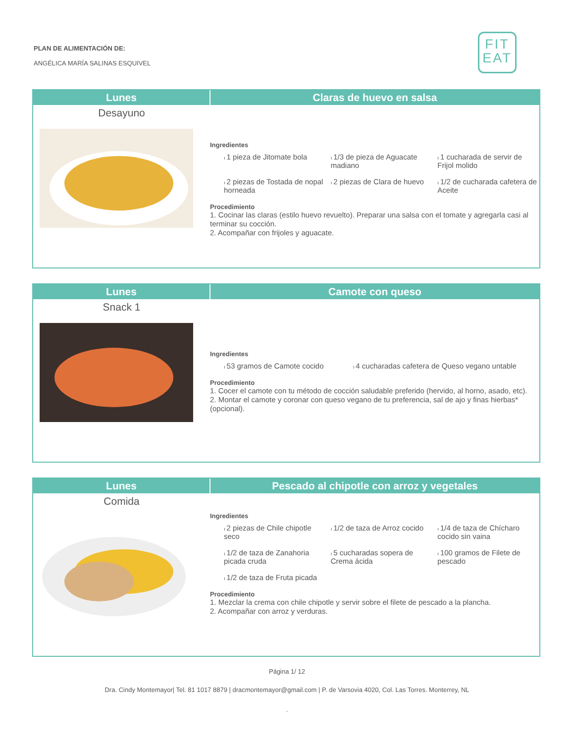PLAN DE ALIMENTACIÓN DE:
ANGÉLICA MARÍA SALINAS ESQUIVEL
FIT
EAT
| Lunes | Claras de huevo en salsa |
| --- | --- |
| Desayuno | Ingredientes 1 pieza de Jitomate bola 1/3 de pieza de Aguacate madiano 1 cucharada de servir de Frijol molido 2 piezas de Tostada de nopal horneada 2 piezas de Clara de huevo 1/2 de cucharada cafetera de Aceite Procedimiento 1. Cocinar las claras (estilo huevo revuelto). Preparar una salsa con el tomate y agregarla casi al terminar su cocción. 2. Acompañar con frijoles y aguacate. |
| Lunes | Camote con queso |
| --- | --- |
| Snack 1 | Ingredientes 53 gramos de Camote cocido 4 cucharadas cafetera de Queso vegano untable Procedimiento 1. Cocer el camote con tu método de cocción saludable preferido (hervido, al horno, asado, etc). 2. Montar el camote y coronar con queso vegano de tu preferencia, sal de ajo y finas hierbas* (opcional). |
| Lunes | Pescado al chipotle con arroz y vegetales |
| --- | --- |
| Comida | Ingredientes 2 piezas de Chile chipotle seco 1/2 de taza de Arroz cocido 1/4 de taza de Chícharo cocido sin vaina 1/2 de taza de Zanahoria picada cruda 5 cucharadas sopera de Crema ácida 100 gramos de Filete de pescado 1/2 de taza de Fruta picada Procedimiento 1. Mezclar la crema con chile chipotle y servir sobre el filete de pescado a la plancha. 2. Acompañar con arroz y verduras. |
Página 1/ 12
Dra. Cindy Montemayor| Tel. 81 1017 8879 | dracmontemayor@gmail.com | P. de Varsovia 4020, Col. Las Torres. Monterrey, NL
.